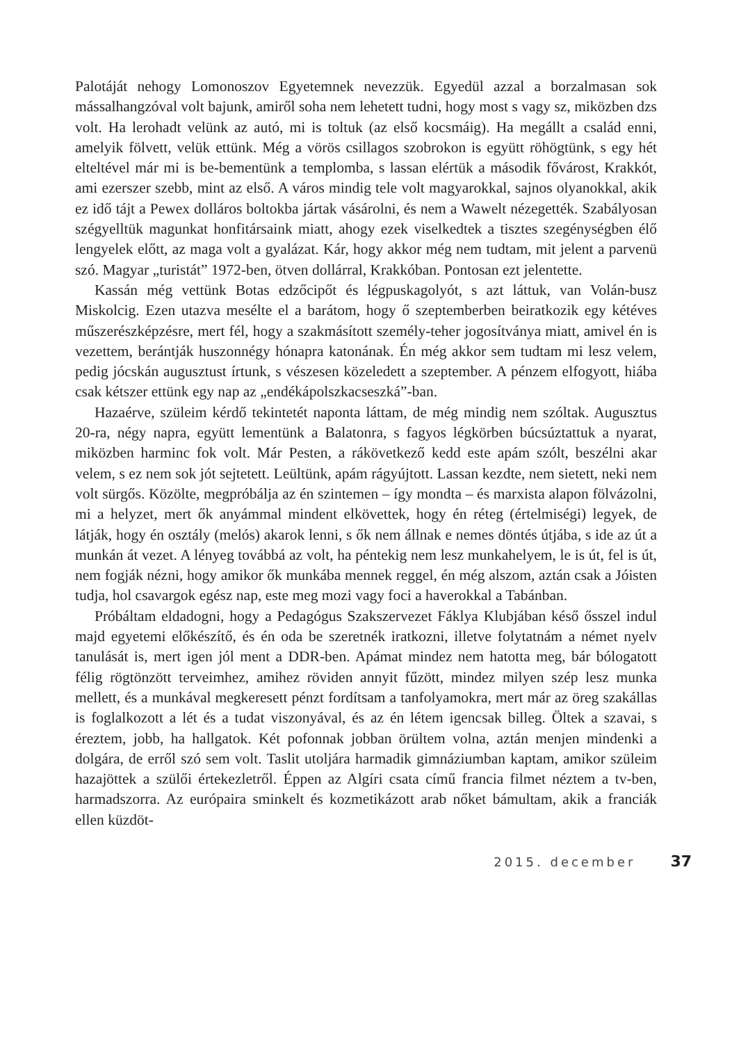Palotáját nehogy Lomonoszov Egyetemnek nevezzük. Egyedül azzal a borzalmasan sok mássalhangzóval volt bajunk, amiről soha nem lehetett tudni, hogy most s vagy sz, miközben dzs volt. Ha lerohadt velünk az autó, mi is toltuk (az első kocsmáig). Ha megállt a család enni, amelyik fölvett, velük ettünk. Még a vörös csillagos szobrokon is együtt röhögtünk, s egy hét elteltével már mi is be-bementünk a templomba, s lassan elértük a második fővárost, Krakkót, ami ezerszer szebb, mint az első. A város mindig tele volt magyarokkal, sajnos olyanokkal, akik ez idő tájt a Pewex dolláros boltokba jártak vásárolni, és nem a Wawelt nézegették. Szabályosan szégyelltük magunkat honfitársaink miatt, ahogy ezek viselkedtek a tisztes szegénységben élő lengyelek előtt, az maga volt a gyalázat. Kár, hogy akkor még nem tudtam, mit jelent a parvenü szó. Magyar „turistát” 1972-ben, ötven dollárral, Krakkóban. Pontosan ezt jelentette.
Kassán még vettünk Botas edzőcipőt és légpuskagolyót, s azt láttuk, van Volán-busz Miskolcig. Ezen utazva mesélte el a barátom, hogy ő szeptemberben beiratkozik egy kétéves műszerészképzésre, mert fél, hogy a szakmásított személy-teher jogosítványa miatt, amivel én is vezettem, berántják huszonnégy hónapra katonának. Én még akkor sem tudtam mi lesz velem, pedig jócskán augusztust írtunk, s vészesen közeledett a szeptember. A pénzem elfogyott, hiába csak kétszer ettünk egy nap az „endékápolszkacseszká”-ban.
Hazaérve, szüleim kérdő tekintetét naponta láttam, de még mindig nem szóltak. Augusztus 20-ra, négy napra, együtt lementünk a Balatonra, s fagyos légkörben búcsúztattuk a nyarat, miközben harminc fok volt. Már Pesten, a rákövetkező kedd este apám szólt, beszélni akar velem, s ez nem sok jót sejtetett. Leültünk, apám rágyújtott. Lassan kezdte, nem sietett, neki nem volt sürgős. Közölte, megpróbálja az én szintemen – így mondta – és marxista alapon fölvázolni, mi a helyzet, mert ők anyámmal mindent elkövettek, hogy én réteg (értelmiségi) legyek, de látják, hogy én osztály (melós) akarok lenni, s ők nem állnak e nemes döntés útjába, s ide az út a munkán át vezet. A lényeg továbbá az volt, ha péntekig nem lesz munkahelyem, le is út, fel is út, nem fogják nézni, hogy amikor ők munkába mennek reggel, én még alszom, aztán csak a Jóisten tudja, hol csavargok egész nap, este meg mozi vagy foci a haverokkal a Tabánban.
Próbáltam eldadogni, hogy a Pedagógus Szakszervezet Fáklya Klubjában késő ősszel indul majd egyetemi előkészítő, és én oda be szeretnék iratkozni, illetve folytatnám a német nyelv tanulását is, mert igen jól ment a DDR-ben. Apámat mindez nem hatotta meg, bár bólogatott félig rögtönzött terveimhez, amihez röviden annyit fűzött, mindez milyen szép lesz munka mellett, és a munkával megkeresett pénzt fordítsam a tanfolyamokra, mert már az öreg szakállas is foglalkozott a lét és a tudat viszonyával, és az én létem igencsak billeg. Öltek a szavai, s éreztem, jobb, ha hallgatok. Két pofonnak jobban örültem volna, aztán menjen mindenki a dolgára, de erről szó sem volt. Taslit utoljára harmadik gimnáziumban kaptam, amikor szüleim hazajöttek a szülői értekezletről. Éppen az Algíri csata című francia filmet néztem a tv-ben, harmadszorra. Az európaira sminkelt és kozmetikázott arab nőket bámultam, akik a franciák ellen küzdöt-
2015. december 37